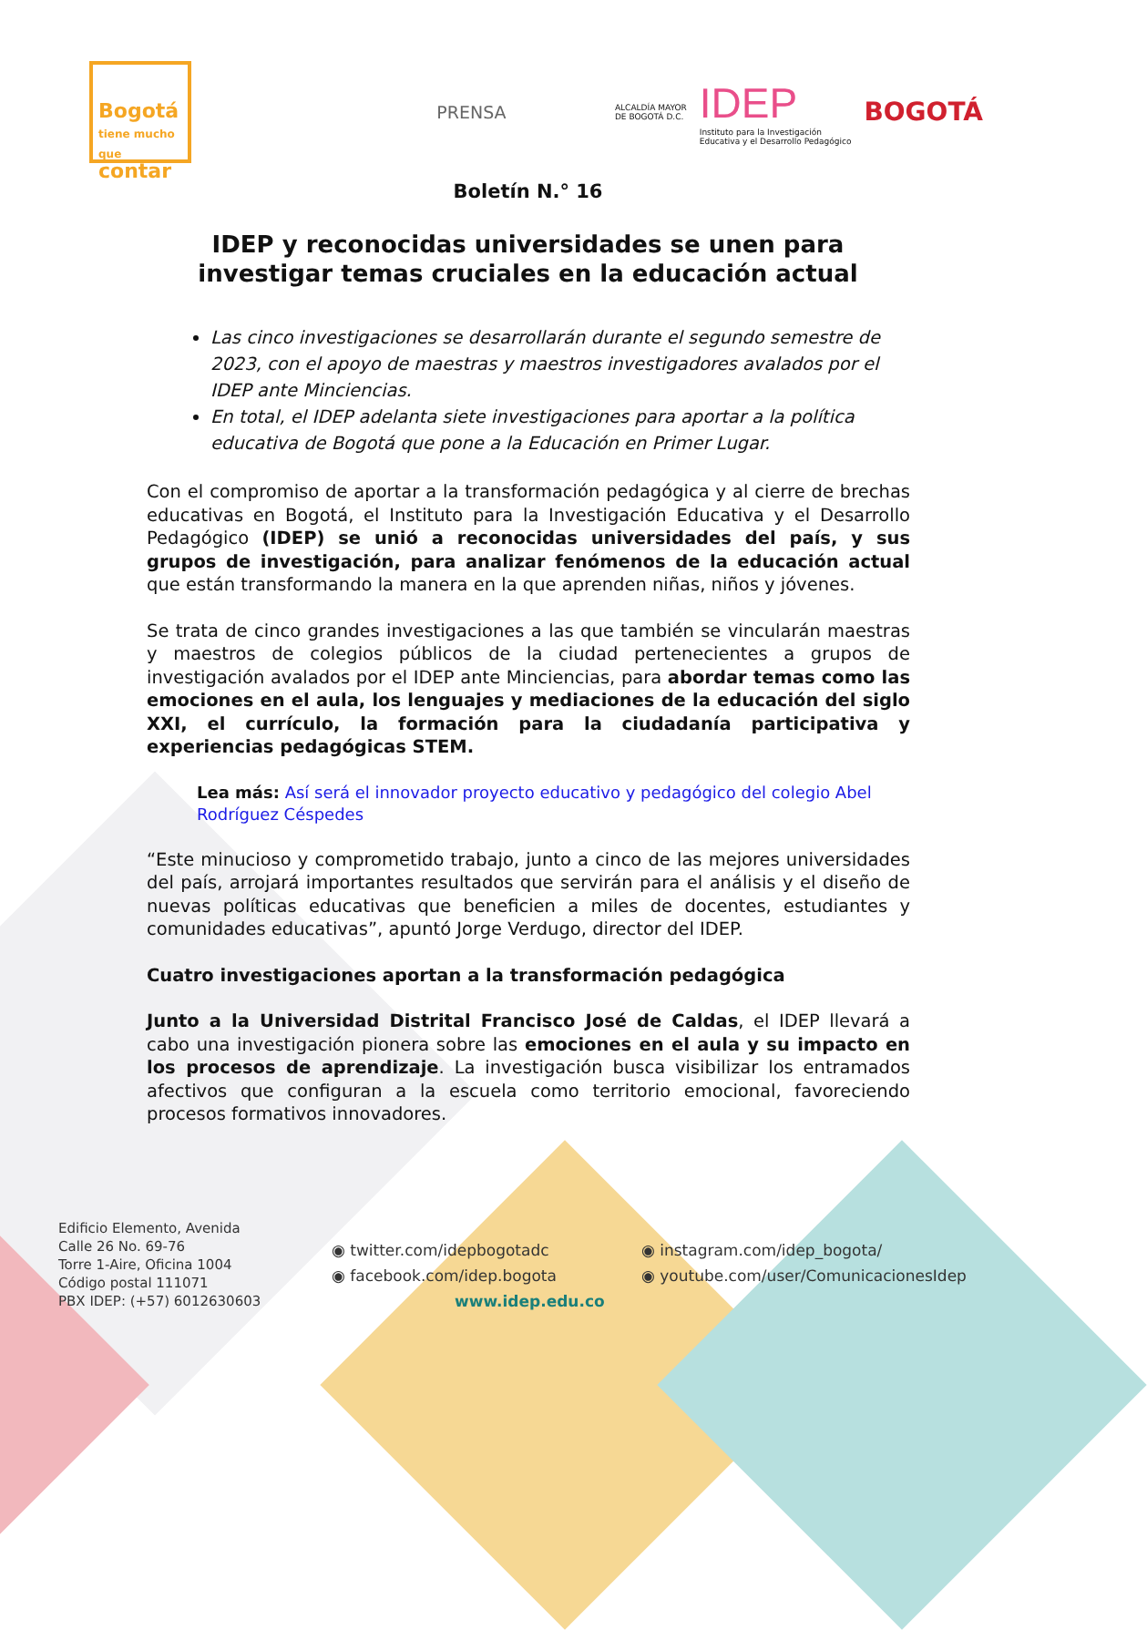Bogotá
tiene mucho que
contar
PRENSA
ALCALDÍA MAYOR
DE BOGOTÁ D.C.
IDEP
Instituto para la Investigación
Educativa y el Desarrollo Pedagógico
BOGOTÁ
Boletín N.° 16
IDEP y reconocidas universidades se unen para
investigar temas cruciales en la educación actual
Las cinco investigaciones se desarrollarán durante el segundo semestre de 2023, con el apoyo de maestras y maestros investigadores avalados por el IDEP ante Minciencias.
En total, el IDEP adelanta siete investigaciones para aportar a la política educativa de Bogotá que pone a la Educación en Primer Lugar.
Con el compromiso de aportar a la transformación pedagógica y al cierre de brechas educativas en Bogotá, el Instituto para la Investigación Educativa y el Desarrollo Pedagógico (IDEP) se unió a reconocidas universidades del país, y sus grupos de investigación, para analizar fenómenos de la educación actual que están transformando la manera en la que aprenden niñas, niños y jóvenes.
Se trata de cinco grandes investigaciones a las que también se vincularán maestras y maestros de colegios públicos de la ciudad pertenecientes a grupos de investigación avalados por el IDEP ante Minciencias, para abordar temas como las emociones en el aula, los lenguajes y mediaciones de la educación del siglo XXI, el currículo, la formación para la ciudadanía participativa y experiencias pedagógicas STEM.
Lea más: Así será el innovador proyecto educativo y pedagógico del colegio Abel Rodríguez Céspedes
“Este minucioso y comprometido trabajo, junto a cinco de las mejores universidades del país, arrojará importantes resultados que servirán para el análisis y el diseño de nuevas políticas educativas que beneficien a miles de docentes, estudiantes y comunidades educativas”, apuntó Jorge Verdugo, director del IDEP.
Cuatro investigaciones aportan a la transformación pedagógica
Junto a la Universidad Distrital Francisco José de Caldas, el IDEP llevará a cabo una investigación pionera sobre las emociones en el aula y su impacto en los procesos de aprendizaje. La investigación busca visibilizar los entramados afectivos que configuran a la escuela como territorio emocional, favoreciendo procesos formativos innovadores.
Edificio Elemento, Avenida
Calle 26 No. 69-76
Torre 1-Aire, Oficina 1004
Código postal 111071
PBX IDEP: (+57) 6012630603
◉ twitter.com/idepbogotadc
◉ facebook.com/idep.bogota
www.idep.edu.co
◉ instagram.com/idep_bogota/
◉ youtube.com/user/ComunicacionesIdep